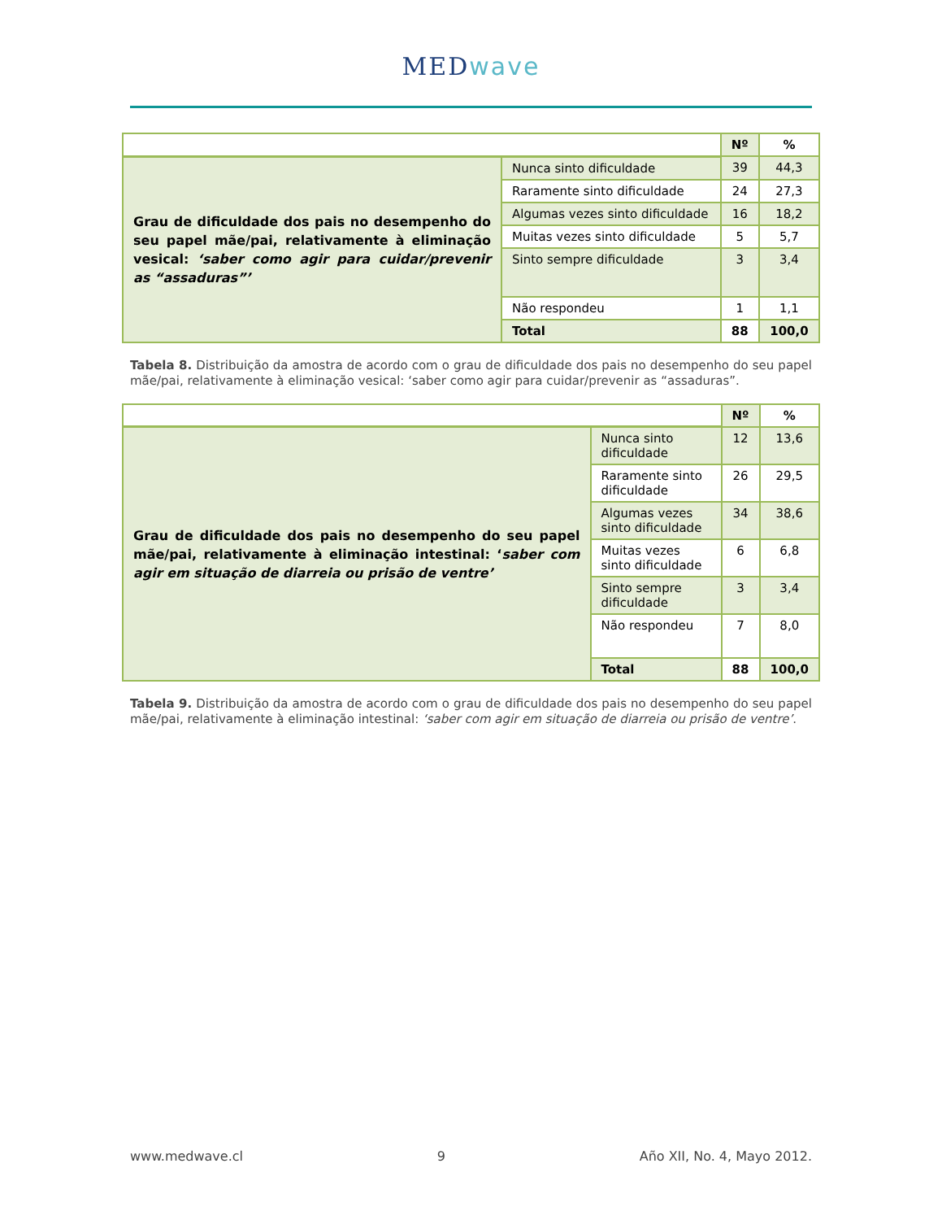MEDwave
| | | Nº | % |
| --- | --- | --- | --- |
| Grau de dificuldade dos pais no desempenho do seu papel mãe/pai, relativamente à eliminação vesical: ‘saber como agir para cuidar/prevenir as “assaduras”’ | Nunca sinto dificuldade | 39 | 44,3 |
| | Raramente sinto dificuldade | 24 | 27,3 |
| | Algumas vezes sinto dificuldade | 16 | 18,2 |
| | Muitas vezes sinto dificuldade | 5 | 5,7 |
| | Sinto sempre dificuldade | 3 | 3,4 |
| | Não respondeu | 1 | 1,1 |
| | Total | 88 | 100,0 |
Tabela 8. Distribuição da amostra de acordo com o grau de dificuldade dos pais no desempenho do seu papel mãe/pai, relativamente à eliminação vesical: ‘saber como agir para cuidar/prevenir as “assaduras”.
| | | Nº | % |
| --- | --- | --- | --- |
| Grau de dificuldade dos pais no desempenho do seu papel mãe/pai, relativamente à eliminação intestinal: ‘ saber com agir em situação de diarreia ou prisão de ventre’ | Nunca sinto dificuldade | 12 | 13,6 |
| | Raramente sinto dificuldade | 26 | 29,5 |
| | Algumas vezes sinto dificuldade | 34 | 38,6 |
| | Muitas vezes sinto dificuldade | 6 | 6,8 |
| | Sinto sempre dificuldade | 3 | 3,4 |
| | Não respondeu | 7 | 8,0 |
| | Total | 88 | 100,0 |
Tabela 9. Distribuição da amostra de acordo com o grau de dificuldade dos pais no desempenho do seu papel mãe/pai, relativamente à eliminação intestinal: ‘saber com agir em situação de diarreia ou prisão de ventre’.
www.medwave.cl 9 Año XII, No. 4, Mayo 2012.